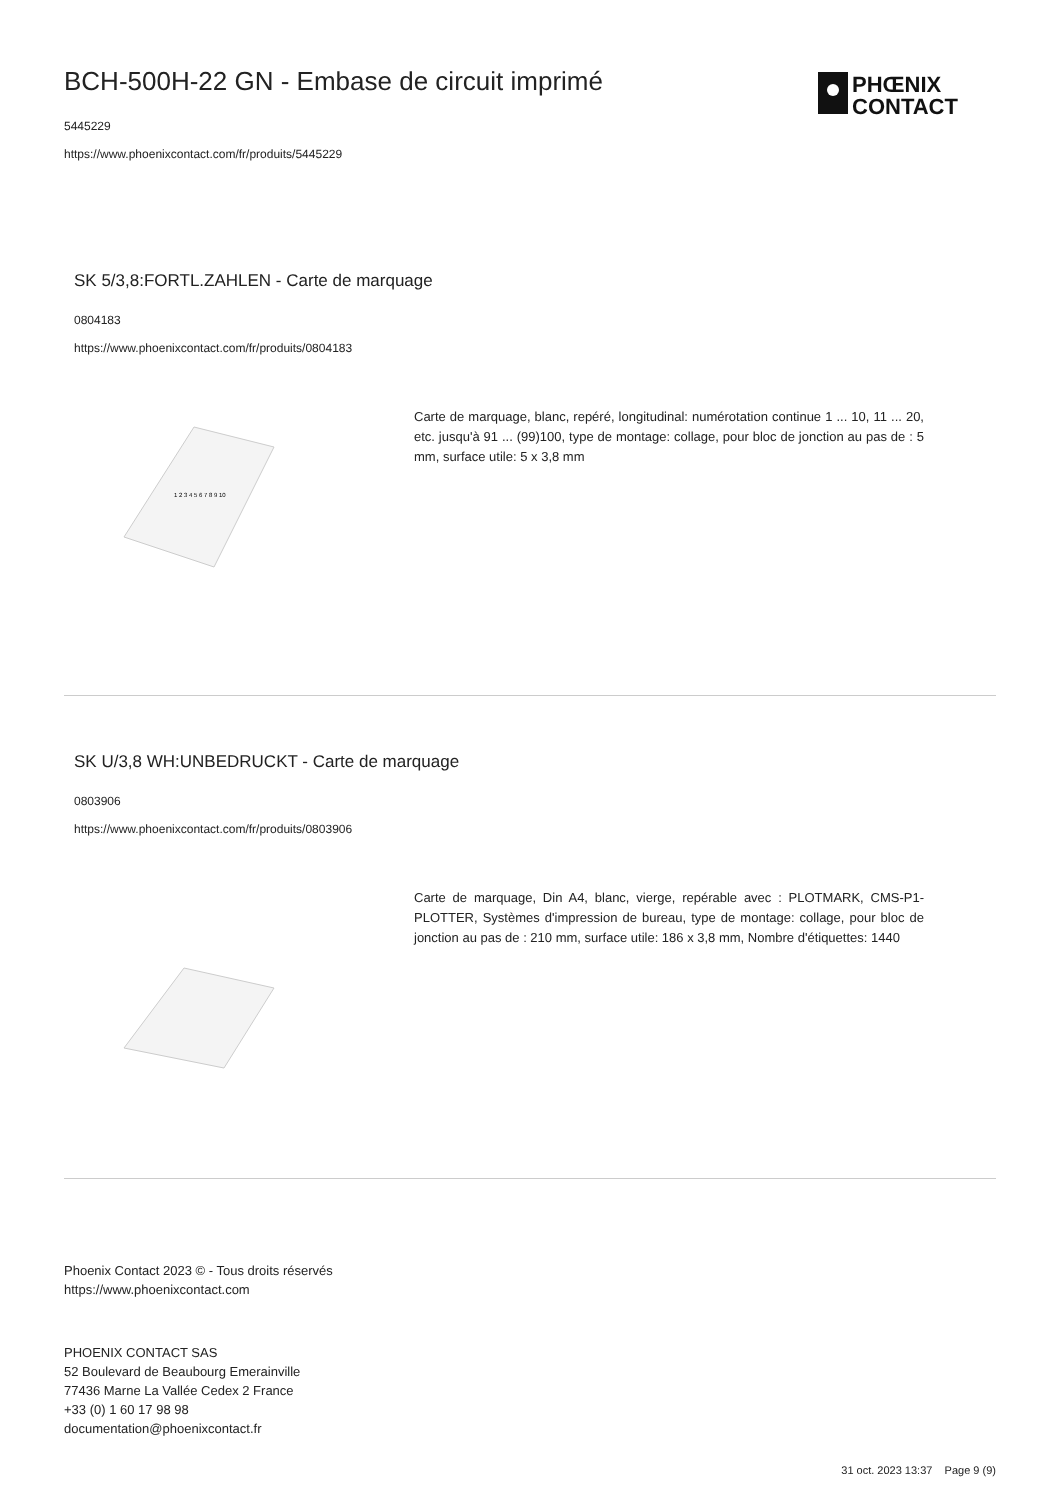PHŒNIX
CONTACT
BCH-500H-22 GN - Embase de circuit imprimé
5445229
https://www.phoenixcontact.com/fr/produits/5445229
SK 5/3,8:FORTL.ZAHLEN - Carte de marquage
0804183
https://www.phoenixcontact.com/fr/produits/0804183
1 2 3 4 5 6 7 8 9 10
Carte de marquage, blanc, repéré, longitudinal: numérotation continue 1 ... 10, 11 ... 20, etc. jusqu'à 91 ... (99)100, type de montage: collage, pour bloc de jonction au pas de : 5 mm, surface utile: 5 x 3,8 mm
SK U/3,8 WH:UNBEDRUCKT - Carte de marquage
0803906
https://www.phoenixcontact.com/fr/produits/0803906
Carte de marquage, Din A4, blanc, vierge, repérable avec : PLOTMARK, CMS-P1-PLOTTER, Systèmes d'impression de bureau, type de montage: collage, pour bloc de jonction au pas de : 210 mm, surface utile: 186 x 3,8 mm, Nombre d'étiquettes: 1440
Phoenix Contact 2023 © - Tous droits réservés
https://www.phoenixcontact.com
PHOENIX CONTACT SAS
52 Boulevard de Beaubourg Emerainville
77436 Marne La Vallée Cedex 2 France
+33 (0) 1 60 17 98 98
documentation@phoenixcontact.fr
31 oct. 2023 13:37 Page 9 (9)